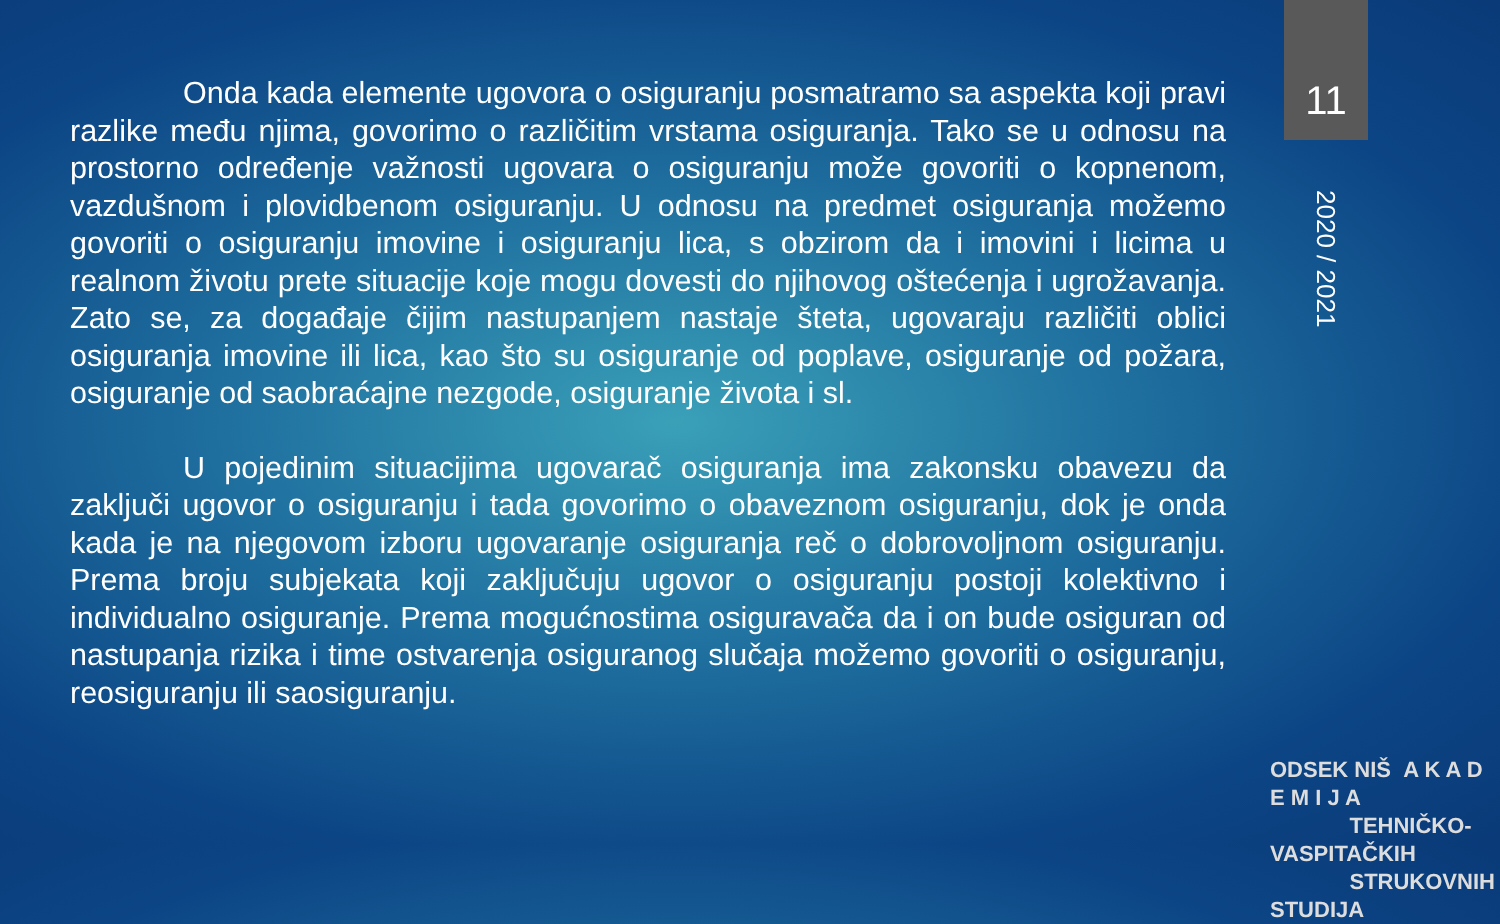11
2020 / 2021
Onda kada elemente ugovora o osiguranju posmatramo sa aspekta koji pravi razlike među njima, govorimo o različitim vrstama osiguranja. Tako se u odnosu na prostorno određenje važnosti ugovara o osiguranju može govoriti o kopnenom, vazdušnom i plovidbenom osiguranju. U odnosu na predmet osiguranja možemo govoriti o osiguranju imovine i osiguranju lica, s obzirom da i imovini i licima u realnom životu prete situacije koje mogu dovesti do njihovog oštećenja i ugrožavanja. Zato se, za događaje čijim nastupanjem nastaje šteta, ugovaraju različiti oblici osiguranja imovine ili lica, kao što su osiguranje od poplave, osiguranje od požara, osiguranje od saobraćajne nezgode, osiguranje života i sl.
U pojedinim situacijima ugovarač osiguranja ima zakonsku obavezu da zaključi ugovor o osiguranju i tada govorimo o obaveznom osiguranju, dok je onda kada je na njegovom izboru ugovaranje osiguranja reč o dobrovoljnom osiguranju. Prema broju subjekata koji zaključuju ugovor o osiguranju postoji kolektivno i individualno osiguranje. Prema mogućnostima osiguravača da i on bude osiguran od nastupanja rizika i time ostvarenja osiguranog slučaja možemo govoriti o osiguranju, reosiguranju ili saosiguranju.
ODSEK NIŠ A K A D E M I J A
TEHNIČKO-VASPITAČKIH
STRUKOVNIH STUDIJA